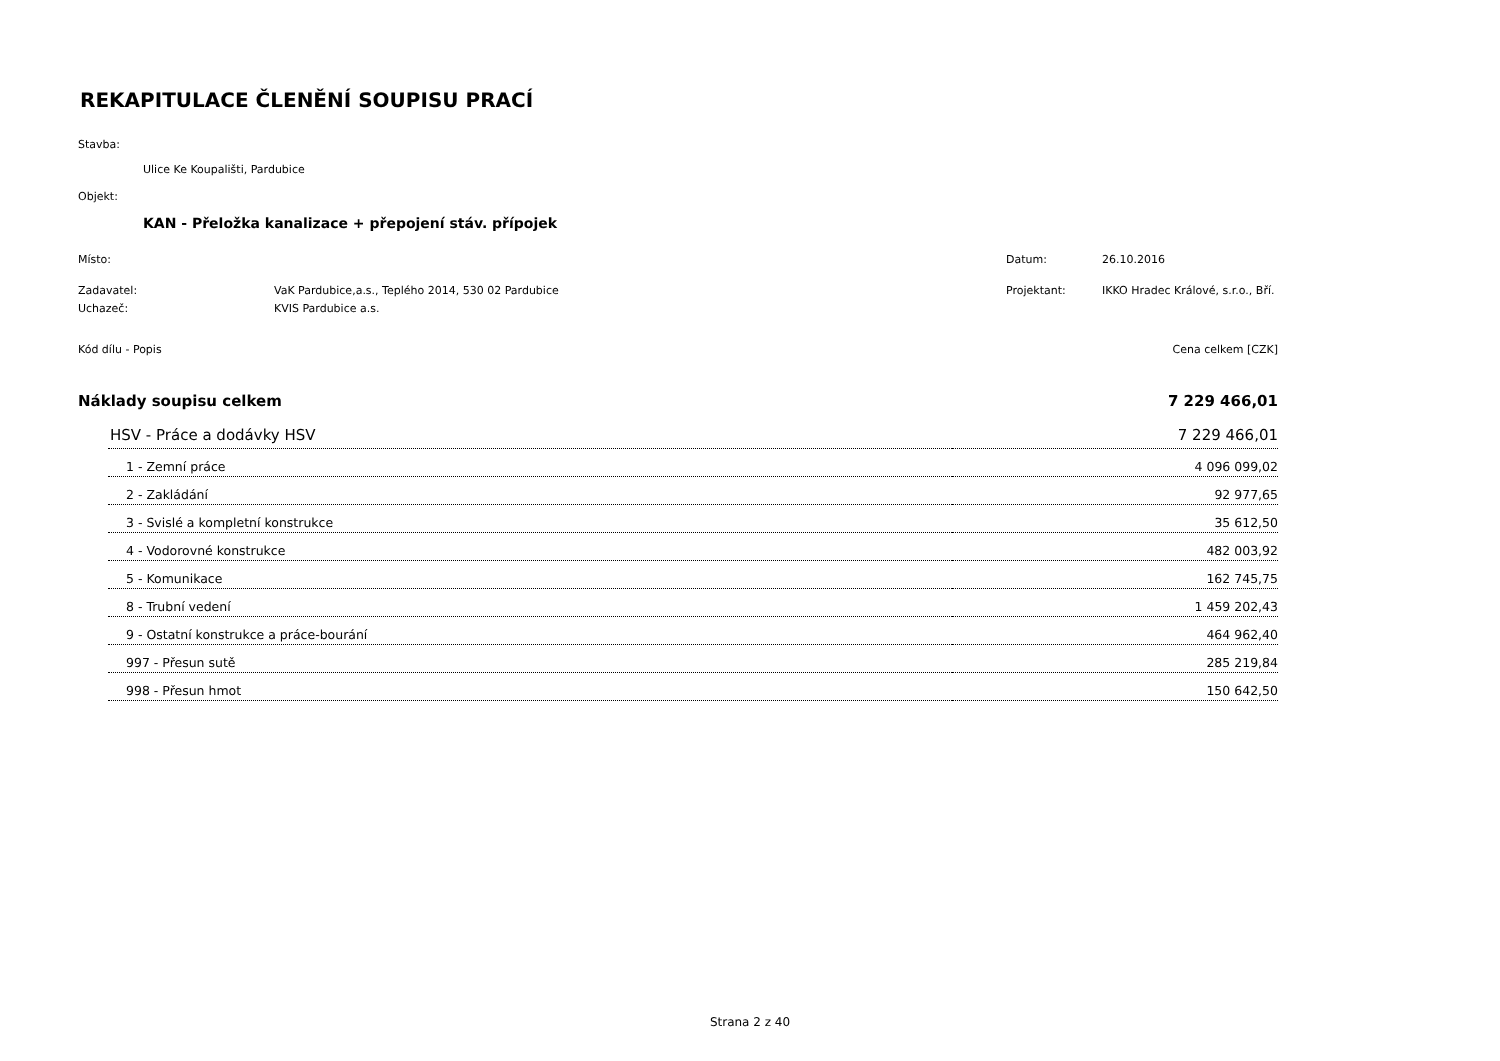REKAPITULACE ČLENĚNÍ SOUPISU PRACÍ
Stavba:
Ulice Ke Koupališti, Pardubice
Objekt:
KAN - Přeložka kanalizace + přepojení stáv. přípojek
Místo: Datum: 26.10.2016
Zadavatel: VaK Pardubice,a.s., Teplého 2014, 530 02 Pardubice Projektant: IKKO Hradec Králové, s.r.o., Bří.
Uchazeč: KVIS Pardubice a.s.
Kód dílu - Popis Cena celkem [CZK]
| Náklady soupisu celkem | 7 229 466,01 |
| HSV - Práce a dodávky HSV | 7 229 466,01 |
| 1 - Zemní práce | 4 096 099,02 |
| 2 - Zakládání | 92 977,65 |
| 3 - Svislé a kompletní konstrukce | 35 612,50 |
| 4 - Vodorovné konstrukce | 482 003,92 |
| 5 - Komunikace | 162 745,75 |
| 8 - Trubní vedení | 1 459 202,43 |
| 9 - Ostatní konstrukce a práce-bourání | 464 962,40 |
| 997 - Přesun sutě | 285 219,84 |
| 998 - Přesun hmot | 150 642,50 |
Strana 2 z 40